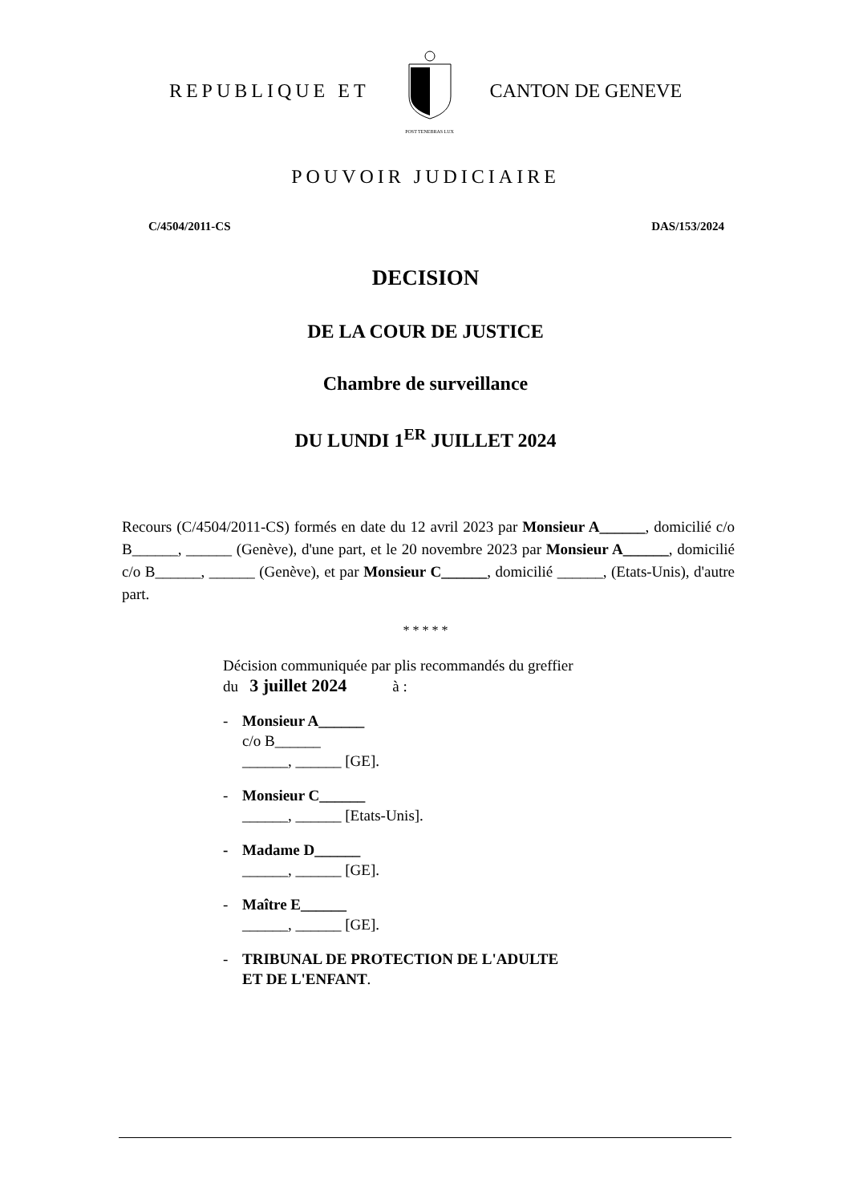REPUBLIQUE ET
POST TENEBRAS LUX
CANTON DE GENEVE
POUVOIR JUDICIAIRE
C/4504/2011-CS DAS/153/2024
DECISION
DE LA COUR DE JUSTICE
Chambre de surveillance
DU LUNDI 1<sup>ER</sup> JUILLET 2024
Recours (C/4504/2011-CS) formés en date du 12 avril 2023 par Monsieur A______, domicilié c/o B______, ______ (Genève), d'une part, et le 20 novembre 2023 par Monsieur A______, domicilié c/o B______, ______ (Genève), et par Monsieur C______, domicilié ______, (Etats-Unis), d'autre part.
* * * * *
Décision communiquée par plis recommandés du greffier
du 3 juillet 2024 à :
- Monsieur A______
c/o B______
______, ______ [GE].
- Monsieur C______
______, ______ [Etats-Unis].
- Madame D______
______, ______ [GE].
- Maître E______
______, ______ [GE].
- TRIBUNAL DE PROTECTION DE L'ADULTE
ET DE L'ENFANT.